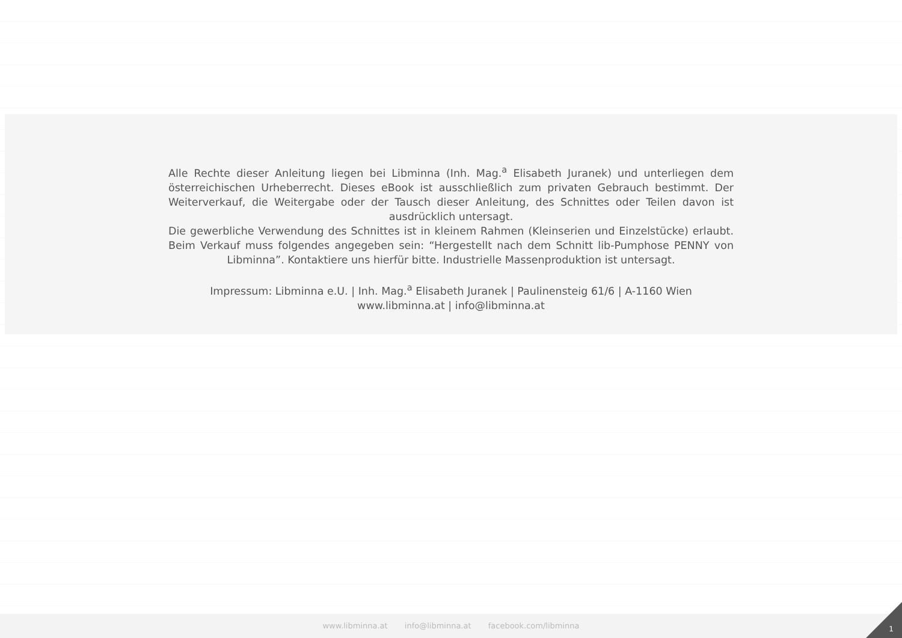Alle Rechte dieser Anleitung liegen bei Libminna (Inh. Mag.<sup>a</sup> Elisabeth Juranek) und unterliegen dem österreichischen Urheberrecht. Dieses eBook ist ausschließlich zum privaten Gebrauch bestimmt. Der Weiterverkauf, die Weitergabe oder der Tausch dieser Anleitung, des Schnittes oder Teilen davon ist ausdrücklich untersagt.
Die gewerbliche Verwendung des Schnittes ist in kleinem Rahmen (Kleinserien und Einzelstücke) erlaubt. Beim Verkauf muss folgendes angegeben sein: “Hergestellt nach dem Schnitt lib-Pumphose PENNY von Libminna”. Kontaktiere uns hierfür bitte. Industrielle Massenproduktion ist untersagt.
Impressum: Libminna e.U. | Inh. Mag.<sup>a</sup> Elisabeth Juranek | Paulinensteig 61/6 | A-1160 Wien
www.libminna.at | info@libminna.at
www.libminna.at info@libminna.at facebook.com/libminna
1